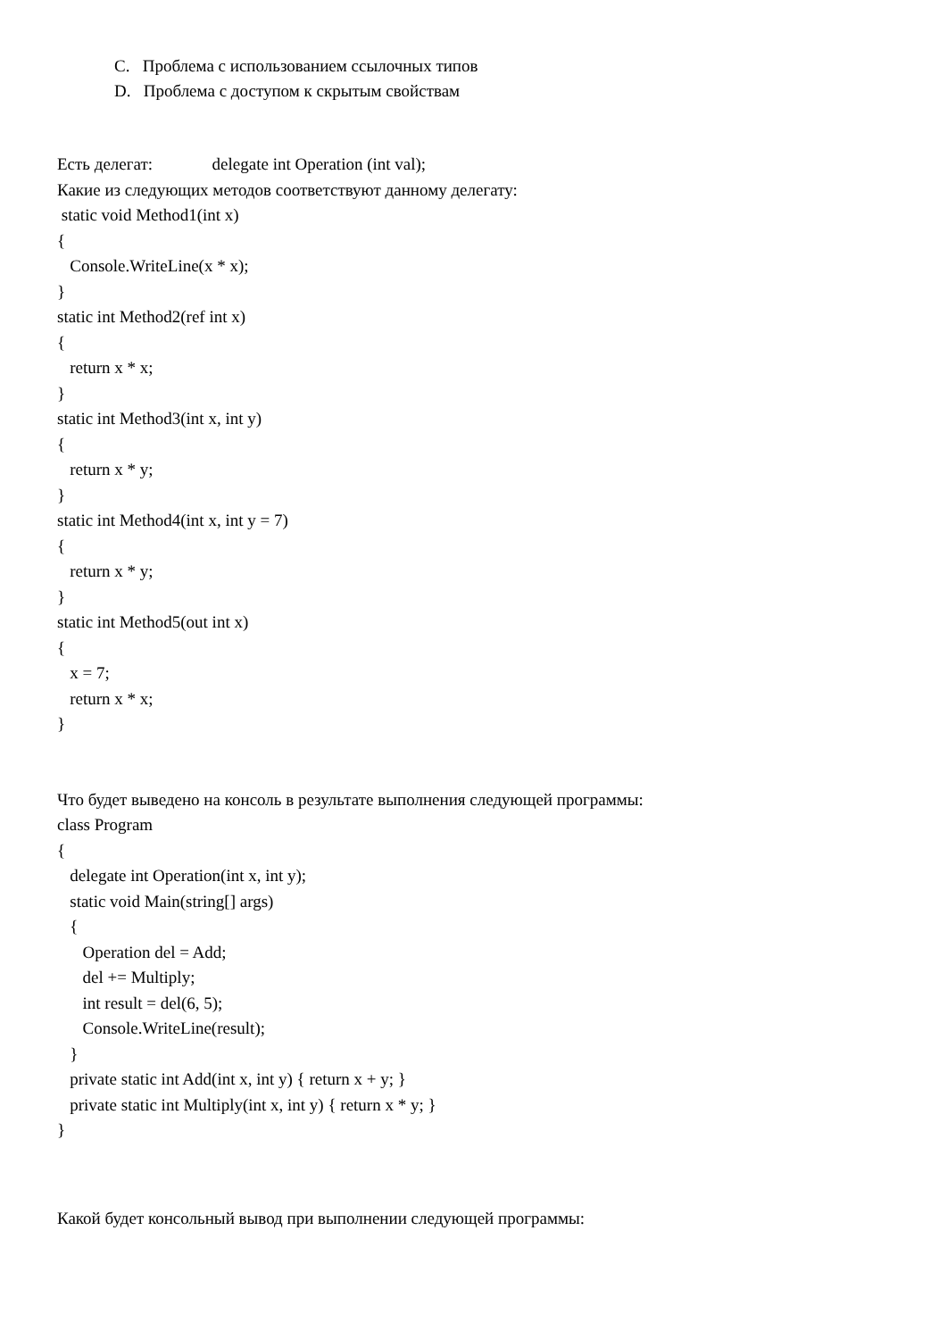C. Проблема с использованием ссылочных типов
D. Проблема с доступом к скрытым свойствам
Есть делегат: delegate int Operation (int val);
Какие из следующих методов соответствуют данному делегату:
static void Method1(int x)
{
Console.WriteLine(x * x);
}
static int Method2(ref int x)
{
return x * x;
}
static int Method3(int x, int y)
{
return x * y;
}
static int Method4(int x, int y = 7)
{
return x * y;
}
static int Method5(out int x)
{
x = 7;
return x * x;
}
Что будет выведено на консоль в результате выполнения следующей программы:
class Program
{
delegate int Operation(int x, int y);
static void Main(string[] args)
{
Operation del = Add;
del += Multiply;
int result = del(6, 5);
Console.WriteLine(result);
}
private static int Add(int x, int y) { return x + y; }
private static int Multiply(int x, int y) { return x * y; }
}
Какой будет консольный вывод при выполнении следующей программы: